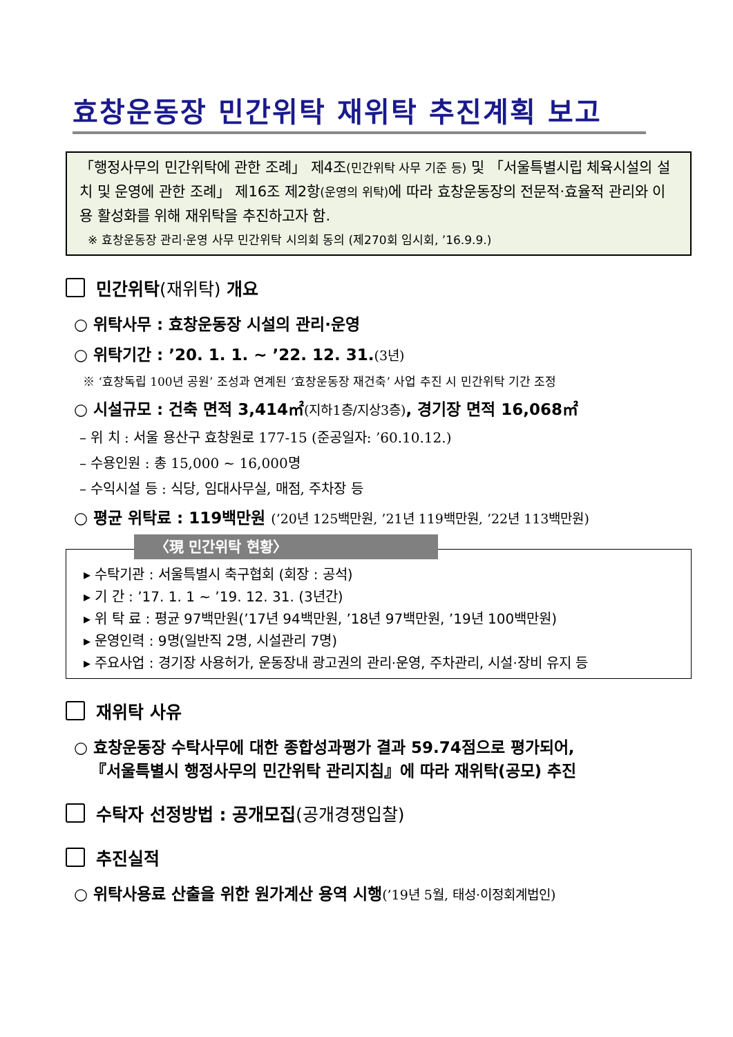효창운동장 민간위탁 재위탁 추진계획 보고
「행정사무의 민간위탁에 관한 조례」 제4조(민간위탁 사무 기준 등) 및 「서울특별시립 체육시설의 설치 및 운영에 관한 조례」 제16조 제2항(운영의 위탁) 에 따라 효창운동장의 전문적·효율적 관리와 이용 활성화를 위해 재위탁을 추진하고자 함.
※ 효창운동장 관리·운영 사무 민간위탁 시의회 동의 (제270회 임시회, ’16.9.9.)
민간위탁 (재위탁) 개요
○ 위탁사무 : 효창운동장 시설의 관리·운영
○ 위탁기간 : ’20. 1. 1. ~ ’22. 12. 31.(3년)
※ ‘효창독립 100년 공원’ 조성과 연계된 ‘효창운동장 재건축’ 사업 추진 시 민간위탁 기간 조정
○ 시설규모 : 건축 면적 3,414㎡(지하1층/지상3층), 경기장 면적 16,068㎡
– 위 치 : 서울 용산구 효창원로 177-15 (준공일자: ’60.10.12.)
– 수용인원 : 총 15,000 ~ 16,000명
– 수익시설 등 : 식당, 임대사무실, 매점, 주차장 등
○ 평균 위탁료 : 119백만원 (’20년 125백만원, ’21년 119백만원, ’22년 113백만원)
〈現 민간위탁 현황〉
▸ 수탁기관 : 서울특별시 축구협회 (회장 : 공석)
▸ 기 간 : ’17. 1. 1 ~ ’19. 12. 31. (3년간)
▸ 위 탁 료 : 평균 97백만원(’17년 94백만원, ’18년 97백만원, ’19년 100백만원)
▸ 운영인력 : 9명(일반직 2명, 시설관리 7명)
▸ 주요사업 : 경기장 사용허가, 운동장내 광고권의 관리·운영, 주차관리, 시설·장비 유지 등
재위탁 사유
○ 효창운동장 수탁사무에 대한 종합성과평가 결과 59.74점으로 평가되어,
『서울특별시 행정사무의 민간위탁 관리지침』에 따라 재위탁(공모) 추진
수탁자 선정방법 : 공개모집 (공개경쟁입찰)
추진실적
○ 위탁사용료 산출을 위한 원가계산 용역 시행(’19년 5월, 태성·이정회계법인)